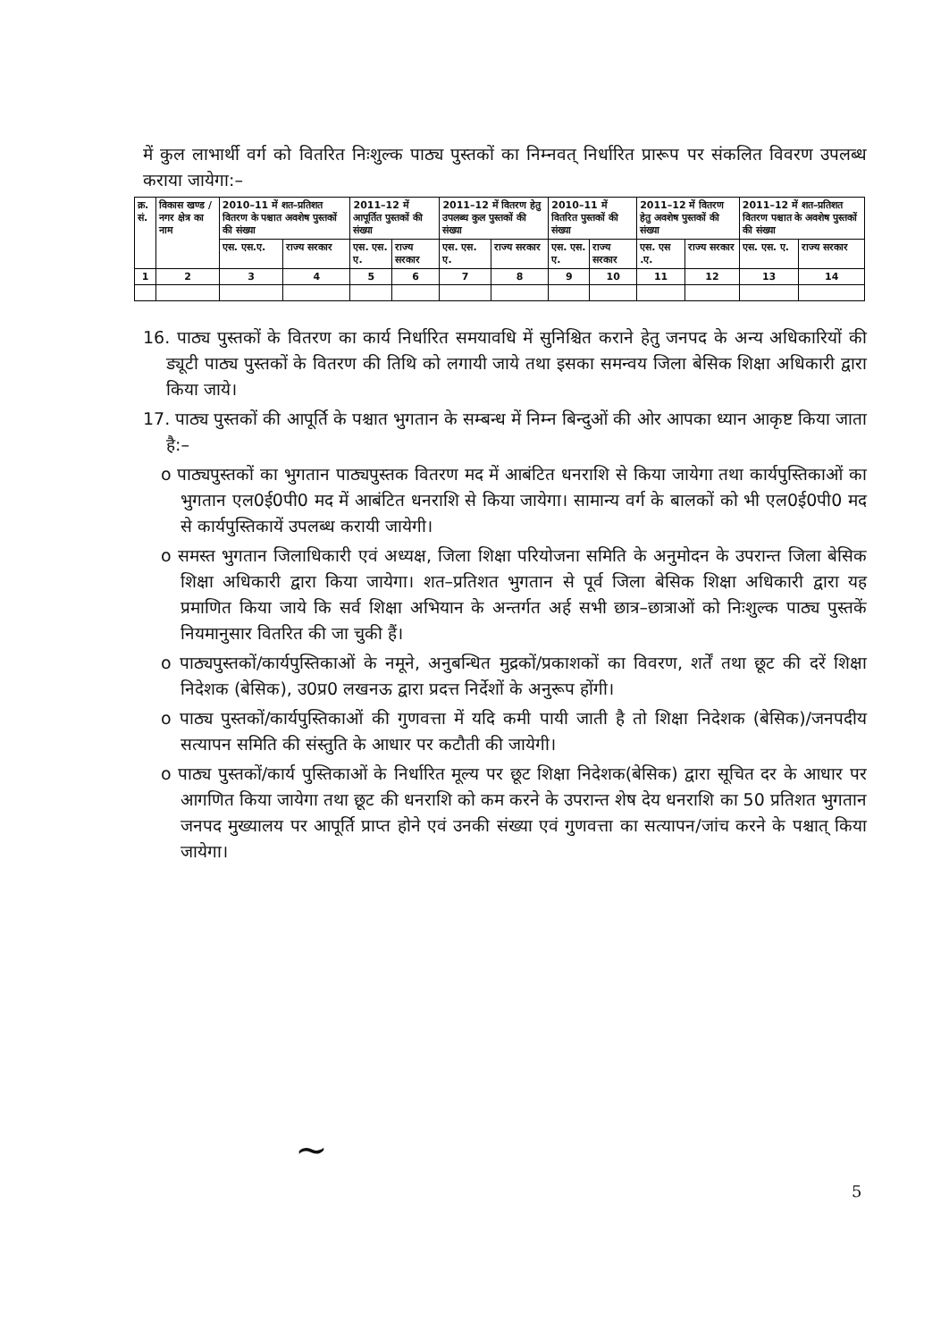में कुल लाभार्थी वर्ग को वितरित निःशुल्क पाठ्य पुस्तकों का निम्नवत् निर्धारित प्रारूप पर संकलित विवरण उपलब्ध कराया जायेगा:–
| क्र. सं. | विकास खण्ड / नगर क्षेत्र का नाम | 2010–11 में शत–प्रतिशत वितरण के पश्चात अवशेष पुस्तकों की संख्या | | 2011–12 में आपूर्तित पुस्तकों की संख्या | | 2011–12 में वितरण हेतु उपलब्ध कुल पुस्तकों की संख्या | | 2010–11 में वितरित पुस्तकों की संख्या | | 2011–12 में वितरण हेतु अवशेष पुस्तकों की संख्या | | 2011–12 में शत–प्रतिशत वितरण पश्चात के अवशेष पुस्तकों की संख्या | |
| --- | --- | --- | --- | --- | --- | --- | --- | --- | --- | --- | --- | --- | --- |
| | | एस. एस.ए. | राज्य सरकार | एस. एस. ए. | राज्य सरकार | एस. एस. ए. | राज्य सरकार | एस. एस. ए. | राज्य सरकार | एस. एस .ए. | राज्य सरकार | एस. एस. ए. | राज्य सरकार |
| 1 | 2 | 3 | 4 | 5 | 6 | 7 | 8 | 9 | 10 | 11 | 12 | 13 | 14 |
16. पाठ्य पुस्तकों के वितरण का कार्य निर्धारित समयावधि में सुनिश्चित कराने हेतु जनपद के अन्य अधिकारियों की ड्यूटी पाठ्य पुस्तकों के वितरण की तिथि को लगायी जाये तथा इसका समन्वय जिला बेसिक शिक्षा अधिकारी द्वारा किया जाये।
17. पाठ्य पुस्तकों की आपूर्ति के पश्चात भुगतान के सम्बन्ध में निम्न बिन्दुओं की ओर आपका ध्यान आकृष्ट किया जाता है:–
o पाठ्यपुस्तकों का भुगतान पाठ्यपुस्तक वितरण मद में आबंटित धनराशि से किया जायेगा तथा कार्यपुस्तिकाओं का भुगतान एल0ई0पी0 मद में आबंटित धनराशि से किया जायेगा। सामान्य वर्ग के बालकों को भी एल0ई0पी0 मद से कार्यपुस्तिकायें उपलब्ध करायी जायेगी।
o समस्त भुगतान जिलाधिकारी एवं अध्यक्ष, जिला शिक्षा परियोजना समिति के अनुमोदन के उपरान्त जिला बेसिक शिक्षा अधिकारी द्वारा किया जायेगा। शत–प्रतिशत भुगतान से पूर्व जिला बेसिक शिक्षा अधिकारी द्वारा यह प्रमाणित किया जाये कि सर्व शिक्षा अभियान के अन्तर्गत अर्ह सभी छात्र–छात्राओं को निःशुल्क पाठ्य पुस्तकें नियमानुसार वितरित की जा चुकी हैं।
o पाठ्यपुस्तकों/कार्यपुस्तिकाओं के नमूने, अनुबन्धित मुद्रकों/प्रकाशकों का विवरण, शर्तें तथा छूट की दरें शिक्षा निदेशक (बेसिक), उ0प्र0 लखनऊ द्वारा प्रदत्त निर्देशों के अनुरूप होंगी।
o पाठ्य पुस्तकों/कार्यपुस्तिकाओं की गुणवत्ता में यदि कमी पायी जाती है तो शिक्षा निदेशक (बेसिक)/जनपदीय सत्यापन समिति की संस्तुति के आधार पर कटौती की जायेगी।
o पाठ्य पुस्तकों/कार्य पुस्तिकाओं के निर्धारित मूल्य पर छूट शिक्षा निदेशक(बेसिक) द्वारा सूचित दर के आधार पर आगणित किया जायेगा तथा छूट की धनराशि को कम करने के उपरान्त शेष देय धनराशि का 50 प्रतिशत भुगतान जनपद मुख्यालय पर आपूर्ति प्राप्त होने एवं उनकी संख्या एवं गुणवत्ता का सत्यापन/जांच करने के पश्चात् किया जायेगा।
~
5